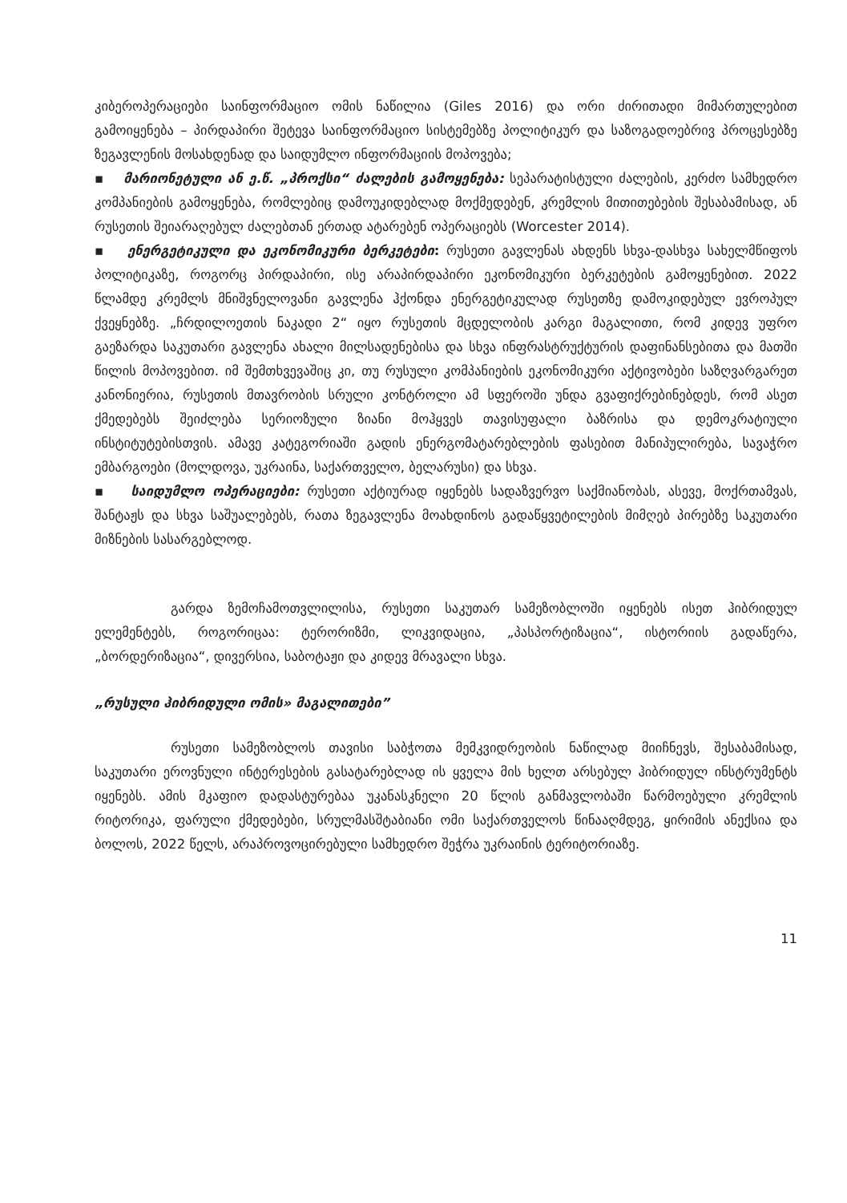კიბეროპერაციები საინფორმაციო ომის ნაწილია (Giles 2016) და ორი ძირითადი მიმართულებით გამოიყენება – პირდაპირი შეტევა საინფორმაციო სისტემებზე პოლიტიკურ და საზოგადოებრივ პროცესებზე ზეგავლენის მოსახდენად და საიდუმლო ინფორმაციის მოპოვება;
▪ მარიონეტული ან ე.წ. „პროქსი“ ძალების გამოყენება: სეპარატისტული ძალების, კერძო სამხედრო კომპანიების გამოყენება, რომლებიც დამოუკიდებლად მოქმედებენ, კრემლის მითითებების შესაბამისად, ან რუსეთის შეიარაღებულ ძალებთან ერთად ატარებენ ოპერაციებს (Worcester 2014).
▪ ენერგეტიკული და ეკონომიკური ბერკეტები: რუსეთი გავლენას ახდენს სხვა-დასხვა სახელმწიფოს პოლიტიკაზე, როგორც პირდაპირი, ისე არაპირდაპირი ეკონომიკური ბერკეტების გამოყენებით. 2022 წლამდე კრემლს მნიშვნელოვანი გავლენა ჰქონდა ენერგეტიკულად რუსეთზე დამოკიდებულ ევროპულ ქვეყნებზე. „ჩრდილოეთის ნაკადი 2“ იყო რუსეთის მცდელობის კარგი მაგალითი, რომ კიდევ უფრო გაეზარდა საკუთარი გავლენა ახალი მილსადენებისა და სხვა ინფრასტრუქტურის დაფინანსებითა და მათში წილის მოპოვებით. იმ შემთხვევაშიც კი, თუ რუსული კომპანიების ეკონომიკური აქტივობები საზღვარგარეთ კანონიერია, რუსეთის მთავრობის სრული კონტროლი ამ სფეროში უნდა გვაფიქრებინებდეს, რომ ასეთ ქმედებებს შეიძლება სერიოზული ზიანი მოჰყვეს თავისუფალი ბაზრისა და დემოკრატიული ინსტიტუტებისთვის. ამავე კატეგორიაში გადის ენერგომატარებლების ფასებით მანიპულირება, სავაჭრო ემბარგოები (მოლდოვა, უკრაინა, საქართველო, ბელარუსი) და სხვა.
▪ საიდუმლო ოპერაციები: რუსეთი აქტიურად იყენებს სადაზვერვო საქმიანობას, ასევე, მოქრთამვას, შანტაჟს და სხვა საშუალებებს, რათა ზეგავლენა მოახდინოს გადაწყვეტილების მიმღებ პირებზე საკუთარი მიზნების სასარგებლოდ.
გარდა ზემოჩამოთვლილისა, რუსეთი საკუთარ სამეზობლოში იყენებს ისეთ ჰიბრიდულ ელემენტებს, როგორიცაა: ტერორიზმი, ლიკვიდაცია, „პასპორტიზაცია“, ისტორიის გადაწერა, „ბორდერიზაცია“, დივერსია, საბოტაჟი და კიდევ მრავალი სხვა.
„რუსული ჰიბრიდული ომის» მაგალითები”
რუსეთი სამეზობლოს თავისი საბჭოთა მემკვიდრეობის ნაწილად მიიჩნევს, შესაბამისად, საკუთარი ეროვნული ინტერესების გასატარებლად ის ყველა მის ხელთ არსებულ ჰიბრიდულ ინსტრუმენტს იყენებს. ამის მკაფიო დადასტურებაა უკანასკნელი 20 წლის განმავლობაში წარმოებული კრემლის რიტორიკა, ფარული ქმედებები, სრულმასშტაბიანი ომი საქართველოს წინააღმდეგ, ყირიმის ანექსია და ბოლოს, 2022 წელს, არაპროვოცირებული სამხედრო შეჭრა უკრაინის ტერიტორიაზე.
11